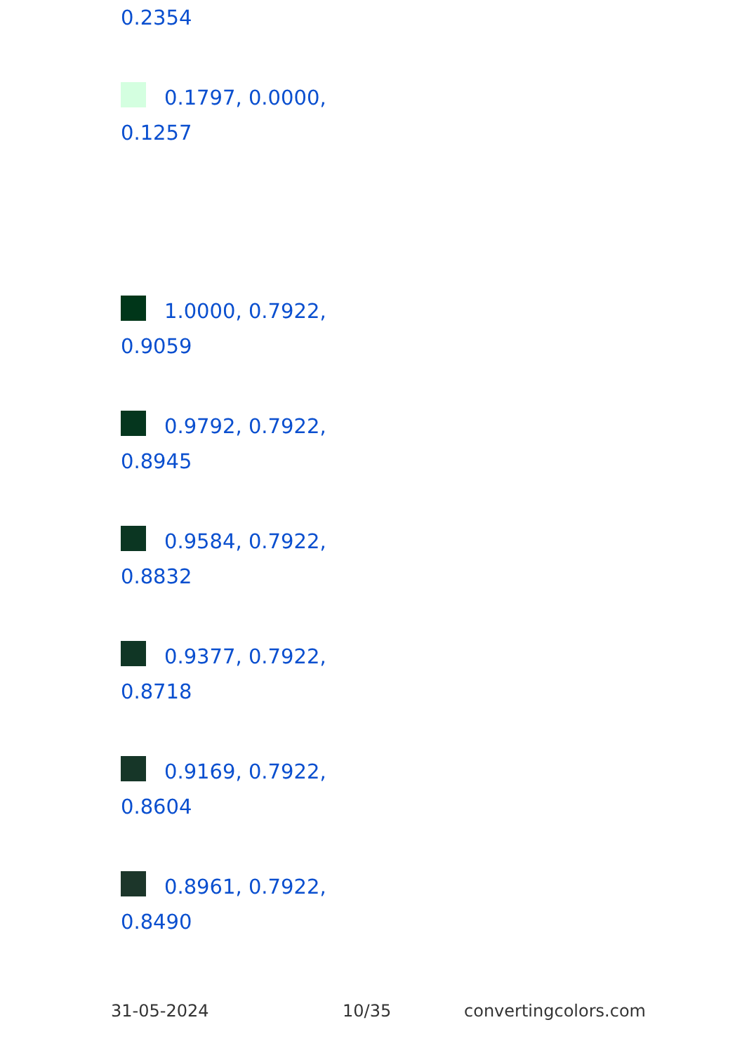0.2354
0.1797, 0.0000, 0.1257
1.0000, 0.7922, 0.9059
0.9792, 0.7922, 0.8945
0.9584, 0.7922, 0.8832
0.9377, 0.7922, 0.8718
0.9169, 0.7922, 0.8604
0.8961, 0.7922, 0.8490
31-05-2024 10/35 convertingcolors.com